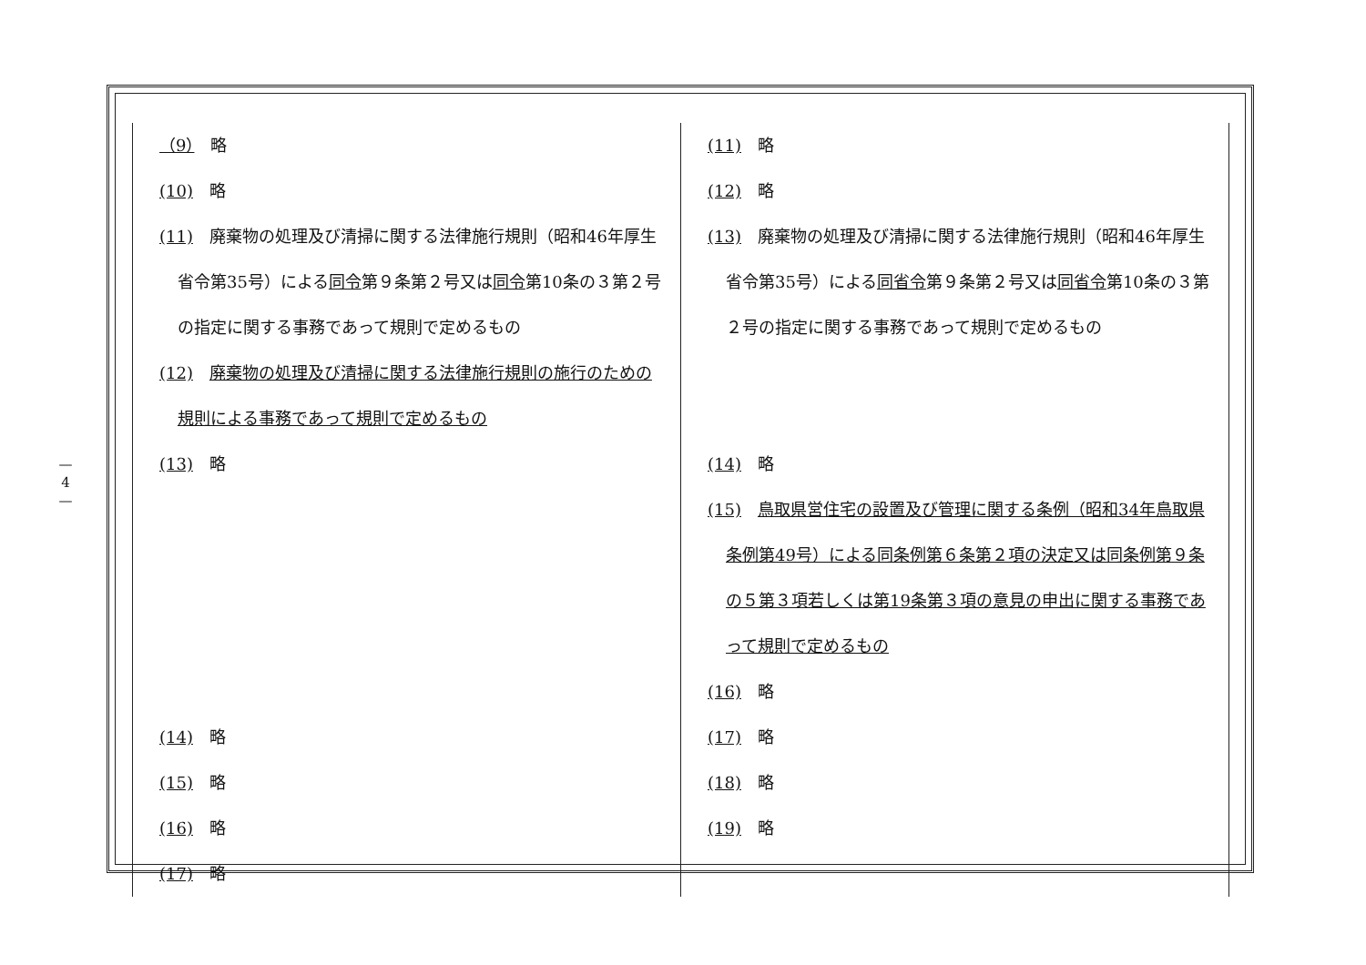—
4
—
| （9） 略 (10) 略 (11) 廃棄物の処理及び清掃に関する法律施行規則（昭和46年厚生省令第35号）による 同令 第９条第２号又は 同令 第10条の３第２号の指定に関する事務であって規則で定めるもの (12) 廃棄物の処理及び清掃に関する法律施行規則の施行のための規則による事務であって規則で定めるもの (13) 略 (14) 略 (15) 略 (16) 略 (17) 略 | (11) 略 (12) 略 (13) 廃棄物の処理及び清掃に関する法律施行規則（昭和46年厚生省令第35号）による 同省令 第９条第２号又は 同省令 第10条の３第２号の指定に関する事務であって規則で定めるもの (14) 略 (15) 鳥取県営住宅の設置及び管理に関する条例（昭和34年鳥取県条例第49号）による同条例第６条第２項の決定又は同条例第９条の５第３項若しくは第19条第３項の意見の申出に関する事務であって規則で定めるもの (16) 略 (17) 略 (18) 略 (19) 略 |